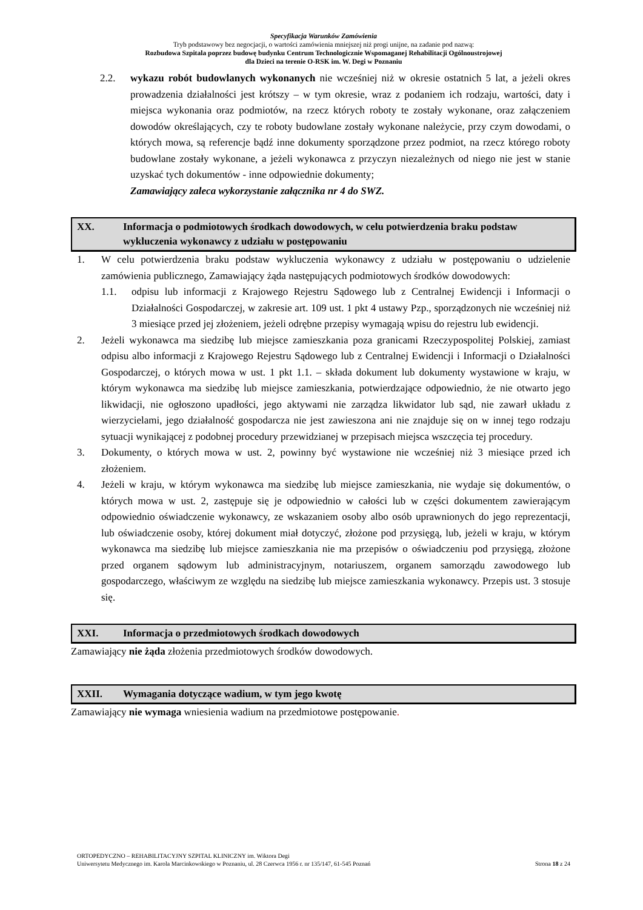Specyfikacja Warunków Zamówienia
Tryb podstawowy bez negocjacji, o wartości zamówienia mniejszej niż progi unijne, na zadanie pod nazwą:
Rozbudowa Szpitala poprzez budowę budynku Centrum Technologicznie Wspomaganej Rehabilitacji Ogólnoustrojowej
dla Dzieci na terenie O-RSK im. W. Degi w Poznaniu
2.2. wykazu robót budowlanych wykonanych nie wcześniej niż w okresie ostatnich 5 lat, a jeżeli okres prowadzenia działalności jest krótszy – w tym okresie, wraz z podaniem ich rodzaju, wartości, daty i miejsca wykonania oraz podmiotów, na rzecz których roboty te zostały wykonane, oraz załączeniem dowodów określających, czy te roboty budowlane zostały wykonane należycie, przy czym dowodami, o których mowa, są referencje bądź inne dokumenty sporządzone przez podmiot, na rzecz którego roboty budowlane zostały wykonane, a jeżeli wykonawca z przyczyn niezależnych od niego nie jest w stanie uzyskać tych dokumentów - inne odpowiednie dokumenty;
Zamawiający zaleca wykorzystanie załącznika nr 4 do SWZ.
XX. Informacja o podmiotowych środkach dowodowych, w celu potwierdzenia braku podstaw wykluczenia wykonawcy z udziału w postępowaniu
1. W celu potwierdzenia braku podstaw wykluczenia wykonawcy z udziału w postępowaniu o udzielenie zamówienia publicznego, Zamawiający żąda następujących podmiotowych środków dowodowych:
1.1. odpisu lub informacji z Krajowego Rejestru Sądowego lub z Centralnej Ewidencji i Informacji o Działalności Gospodarczej, w zakresie art. 109 ust. 1 pkt 4 ustawy Pzp., sporządzonych nie wcześniej niż 3 miesiące przed jej złożeniem, jeżeli odrębne przepisy wymagają wpisu do rejestru lub ewidencji.
2. Jeżeli wykonawca ma siedzibę lub miejsce zamieszkania poza granicami Rzeczypospolitej Polskiej, zamiast odpisu albo informacji z Krajowego Rejestru Sądowego lub z Centralnej Ewidencji i Informacji o Działalności Gospodarczej, o których mowa w ust. 1 pkt 1.1. – składa dokument lub dokumenty wystawione w kraju, w którym wykonawca ma siedzibę lub miejsce zamieszkania, potwierdzające odpowiednio, że nie otwarto jego likwidacji, nie ogłoszono upadłości, jego aktywami nie zarządza likwidator lub sąd, nie zawarł układu z wierzycielami, jego działalność gospodarcza nie jest zawieszona ani nie znajduje się on w innej tego rodzaju sytuacji wynikającej z podobnej procedury przewidzianej w przepisach miejsca wszczęcia tej procedury.
3. Dokumenty, o których mowa w ust. 2, powinny być wystawione nie wcześniej niż 3 miesiące przed ich złożeniem.
4. Jeżeli w kraju, w którym wykonawca ma siedzibę lub miejsce zamieszkania, nie wydaje się dokumentów, o których mowa w ust. 2, zastępuje się je odpowiednio w całości lub w części dokumentem zawierającym odpowiednio oświadczenie wykonawcy, ze wskazaniem osoby albo osób uprawnionych do jego reprezentacji, lub oświadczenie osoby, której dokument miał dotyczyć, złożone pod przysięgą, lub, jeżeli w kraju, w którym wykonawca ma siedzibę lub miejsce zamieszkania nie ma przepisów o oświadczeniu pod przysięgą, złożone przed organem sądowym lub administracyjnym, notariuszem, organem samorządu zawodowego lub gospodarczego, właściwym ze względu na siedzibę lub miejsce zamieszkania wykonawcy. Przepis ust. 3 stosuje się.
XXI. Informacja o przedmiotowych środkach dowodowych
Zamawiający nie żąda złożenia przedmiotowych środków dowodowych.
XXII. Wymagania dotyczące wadium, w tym jego kwotę
Zamawiający nie wymaga wniesienia wadium na przedmiotowe postępowanie.
ORTOPEDYCZNO – REHABILITACYJNY SZPITAL KLINICZNY im. Wiktora Degi
Uniwersytetu Medycznego im. Karola Marcinkowskiego w Poznaniu, ul. 28 Czerwca 1956 r. nr 135/147, 61-545 Poznań Strona 18 z 24